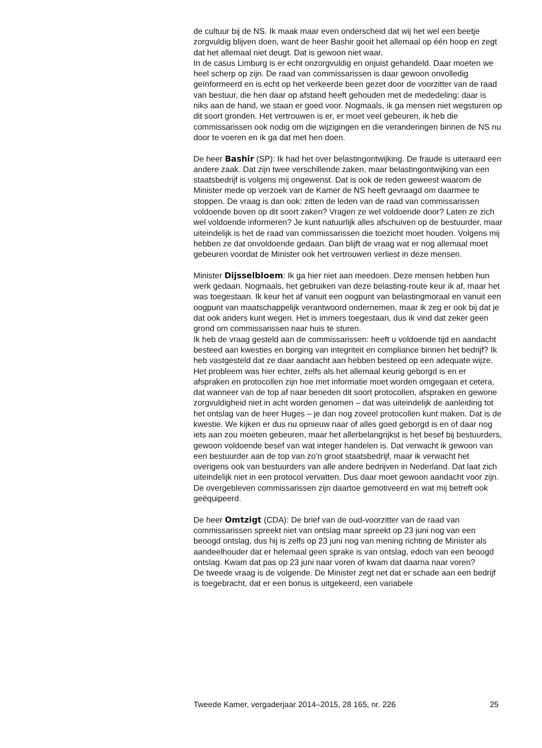de cultuur bij de NS. Ik maak maar even onderscheid dat wij het wel een beetje zorgvuldig blijven doen, want de heer Bashir gooit het allemaal op één hoop en zegt dat het allemaal niet deugt. Dat is gewoon niet waar.
In de casus Limburg is er echt onzorgvuldig en onjuist gehandeld. Daar moeten we heel scherp op zijn. De raad van commissarissen is daar gewoon onvolledig geïnformeerd en is echt op het verkeerde been gezet door de voorzitter van de raad van bestuur, die hen daar op afstand heeft gehouden met de mededeling: daar is niks aan de hand, we staan er goed voor. Nogmaals, ik ga mensen niet wegsturen op dit soort gronden. Het vertrouwen is er, er moet veel gebeuren, ik heb die commissarissen ook nodig om die wijzigingen en die veranderingen binnen de NS nu door te voeren en ik ga dat met hen doen.
De heer Bashir (SP): Ik had het over belastingontwijking. De fraude is uiteraard een andere zaak. Dat zijn twee verschillende zaken, maar belastingontwijking van een staatsbedrijf is volgens mij ongewenst. Dat is ook de reden geweest waarom de Minister mede op verzoek van de Kamer de NS heeft gevraagd om daarmee te stoppen. De vraag is dan ook: zitten de leden van de raad van commissarissen voldoende boven op dit soort zaken? Vragen ze wel voldoende door? Laten ze zich wel voldoende informeren? Je kunt natuurlijk alles afschuiven op de bestuurder, maar uiteindelijk is het de raad van commissarissen die toezicht moet houden. Volgens mij hebben ze dat onvoldoende gedaan. Dan blijft de vraag wat er nog allemaal moet gebeuren voordat de Minister ook het vertrouwen verliest in deze mensen.
Minister Dijsselbloem: Ik ga hier niet aan meedoen. Deze mensen hebben hun werk gedaan. Nogmaals, het gebruiken van deze belasting-route keur ik af, maar het was toegestaan. Ik keur het af vanuit een oogpunt van belastingmoraal en vanuit een oogpunt van maatschappelijk verantwoord ondernemen, maar ik zeg er ook bij dat je dat ook anders kunt wegen. Het is immers toegestaan, dus ik vind dat zeker geen grond om commissarissen naar huis te sturen.
Ik heb de vraag gesteld aan de commissarissen: heeft u voldoende tijd en aandacht besteed aan kwesties en borging van integriteit en compliance binnen het bedrijf? Ik heb vastgesteld dat ze daar aandacht aan hebben besteed op een adequate wijze. Het probleem was hier echter, zelfs als het allemaal keurig geborgd is en er afspraken en protocollen zijn hoe met informatie moet worden omgegaan et cetera, dat wanneer van de top af naar beneden dit soort protocollen, afspraken en gewone zorgvuldigheid niet in acht worden genomen – dat was uiteindelijk de aanleiding tot het ontslag van de heer Huges – je dan nog zoveel protocollen kunt maken. Dat is de kwestie. We kijken er dus nu opnieuw naar of alles goed geborgd is en of daar nog iets aan zou moeten gebeuren, maar het allerbelangrijkst is het besef bij bestuurders, gewoon voldoende besef van wat integer handelen is. Dat verwacht ik gewoon van een bestuurder aan de top van zo’n groot staatsbedrijf, maar ik verwacht het overigens ook van bestuurders van alle andere bedrijven in Nederland. Dat laat zich uiteindelijk niet in een protocol vervatten. Dus daar moet gewoon aandacht voor zijn. De overgebleven commissarissen zijn daartoe gemotiveerd en wat mij betreft ook geëquipeerd.
De heer Omtzigt (CDA): De brief van de oud-voorzitter van de raad van commissarissen spreekt niet van ontslag maar spreekt op 23 juni nog van een beoogd ontslag, dus hij is zelfs op 23 juni nog van mening richting de Minister als aandeelhouder dat er helemaal geen sprake is van ontslag, edoch van een beoogd ontslag. Kwam dat pas op 23 juni naar voren of kwam dat daarna naar voren?
De tweede vraag is de volgende. De Minister zegt net dat er schade aan een bedrijf is toegebracht, dat er een bonus is uitgekeerd, een variabele
Tweede Kamer, vergaderjaar 2014–2015, 28 165, nr. 226 25